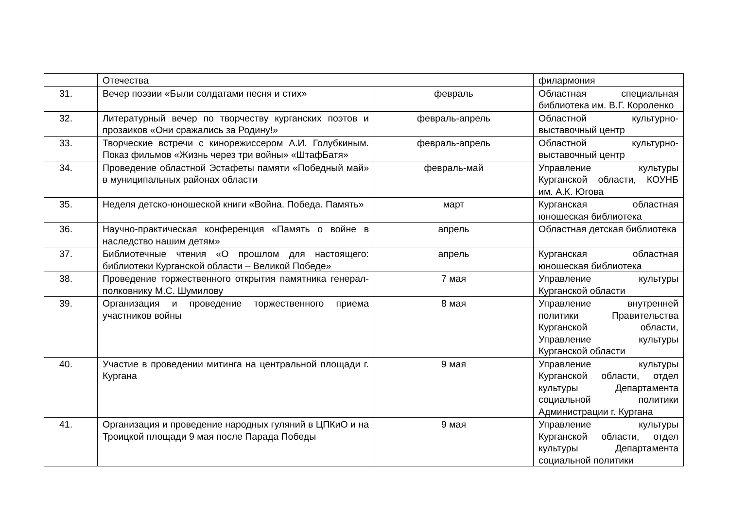| | Отечества | | филармония |
| 31. | Вечер поэзии «Были солдатами песня и стих» | февраль | Областная специальная библиотека им. В.Г. Короленко |
| 32. | Литературный вечер по творчеству курганских поэтов и прозаиков «Они сражались за Родину!» | февраль-апрель | Областной культурно-выставочный центр |
| 33. | Творческие встречи с кинорежиссером А.И. Голубкиным. Показ фильмов «Жизнь через три войны» «ШтафБатя» | февраль-апрель | Областной культурно-выставочный центр |
| 34. | Проведение областной Эстафеты памяти «Победный май» в муниципальных районах области | февраль-май | Управление культуры Курганской области, КОУНБ им. А.К. Югова |
| 35. | Неделя детско-юношеской книги «Война. Победа. Память» | март | Курганская областная юношеская библиотека |
| 36. | Научно-практическая конференция «Память о войне в наследство нашим детям» | апрель | Областная детская библиотека |
| 37. | Библиотечные чтения «О прошлом для настоящего: библиотеки Курганской области – Великой Победе» | апрель | Курганская областная юношеская библиотека |
| 38. | Проведение торжественного открытия памятника генерал-полковнику М.С. Шумилову | 7 мая | Управление культуры Курганской области |
| 39. | Организация и проведение торжественного приема участников войны | 8 мая | Управление внутренней политики Правительства Курганской области, Управление культуры Курганской области |
| 40. | Участие в проведении митинга на центральной площади г. Кургана | 9 мая | Управление культуры Курганской области, отдел культуры Департамента социальной политики Администрации г. Кургана |
| 41. | Организация и проведение народных гуляний в ЦПКиО и на Троицкой площади 9 мая после Парада Победы | 9 мая | Управление культуры Курганской области, отдел культуры Департамента социальной политики |